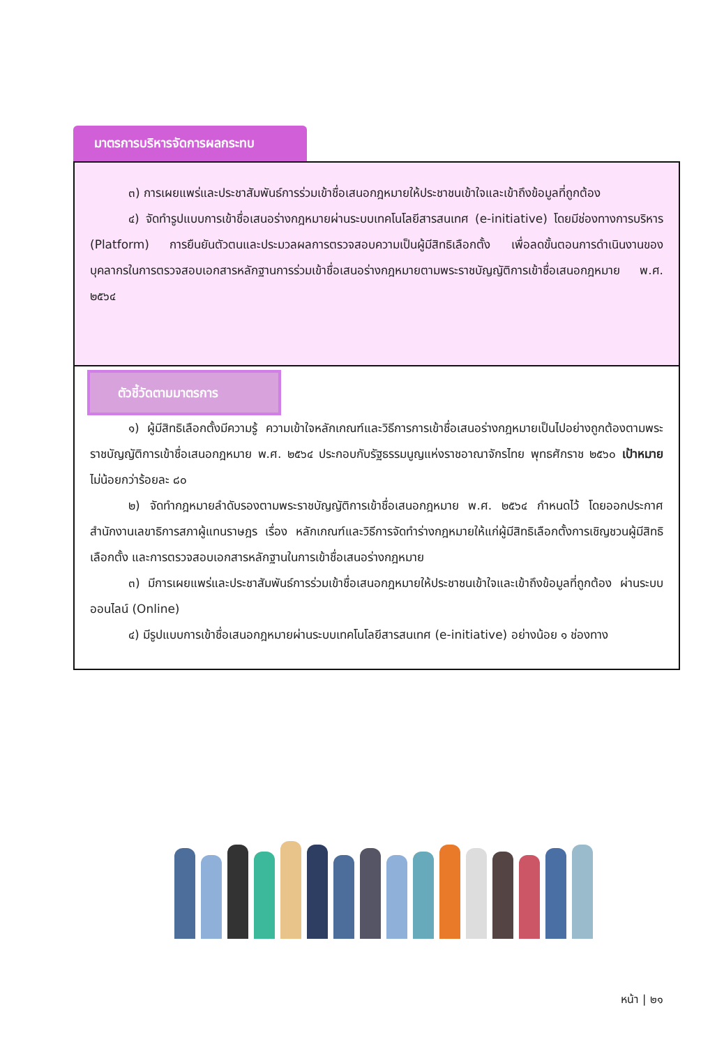มาตรการบริหารจัดการผลกระทบ
๓) การเผยแพร่และประชาสัมพันธ์การร่วมเข้าชื่อเสนอกฎหมายให้ประชาชนเข้าใจและเข้าถึงข้อมูลที่ถูกต้อง
๔) จัดทำรูปแบบการเข้าชื่อเสนอร่างกฎหมายผ่านระบบเทคโนโลยีสารสนเทศ (e-initiative) โดยมีช่องทางการบริหาร (Platform) การยืนยันตัวตนและประมวลผลการตรวจสอบความเป็นผู้มีสิทธิเลือกตั้ง เพื่อลดขั้นตอนการดำเนินงานของบุคลากรในการตรวจสอบเอกสารหลักฐานการร่วมเข้าชื่อเสนอร่างกฎหมายตามพระราชบัญญัติการเข้าชื่อเสนอกฎหมาย พ.ศ. ๒๕๖๔
ตัวชี้วัดตามมาตรการ
๑) ผู้มีสิทธิเลือกตั้งมีความรู้ ความเข้าใจหลักเกณฑ์และวิธีการการเข้าชื่อเสนอร่างกฎหมายเป็นไปอย่างถูกต้องตามพระราชบัญญัติการเข้าชื่อเสนอกฎหมาย พ.ศ. ๒๕๖๔ ประกอบกับรัฐธรรมนูญแห่งราชอาณาจักรไทย พุทธศักราช ๒๕๖๐ เป้าหมาย ไม่น้อยกว่าร้อยละ ๘๐
๒) จัดทำกฎหมายลำดับรองตามพระราชบัญญัติการเข้าชื่อเสนอกฎหมาย พ.ศ. ๒๕๖๔ กำหนดไว้ โดยออกประกาศสำนักงานเลขาธิการสภาผู้แทนราษฎร เรื่อง หลักเกณฑ์และวิธีการจัดทำร่างกฎหมายให้แก่ผู้มีสิทธิเลือกตั้งการเชิญชวนผู้มีสิทธิเลือกตั้ง และการตรวจสอบเอกสารหลักฐานในการเข้าชื่อเสนอร่างกฎหมาย
๓) มีการเผยแพร่และประชาสัมพันธ์การร่วมเข้าชื่อเสนอกฎหมายให้ประชาชนเข้าใจและเข้าถึงข้อมูลที่ถูกต้อง ผ่านระบบออนไลน์ (Online)
๔) มีรูปแบบการเข้าชื่อเสนอกฎหมายผ่านระบบเทคโนโลยีสารสนเทศ (e-initiative) อย่างน้อย ๑ ช่องทาง
หน้า | ๒๑